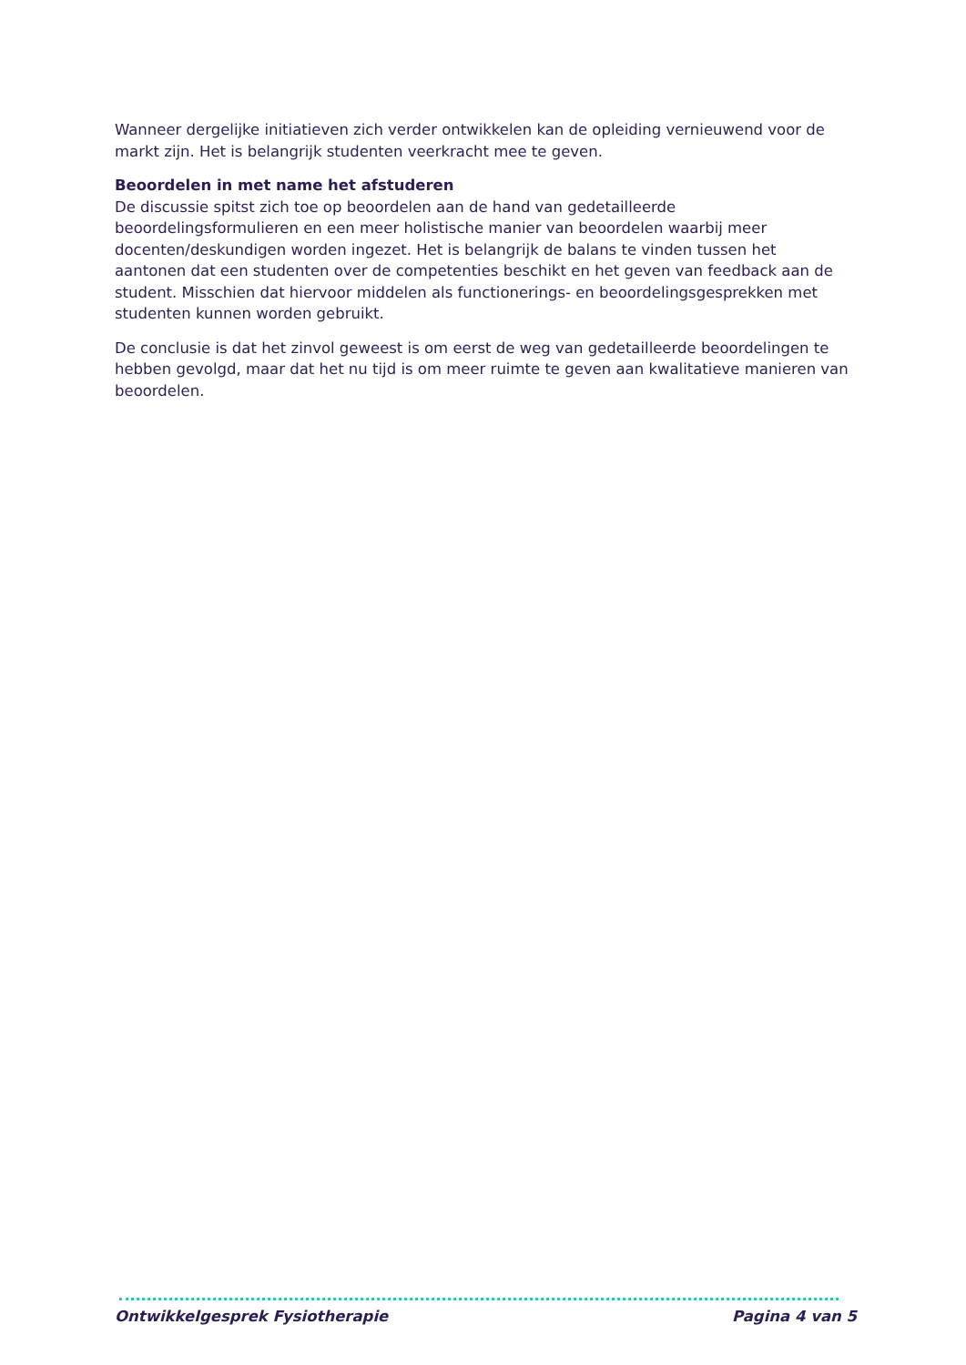Wanneer dergelijke initiatieven zich verder ontwikkelen kan de opleiding vernieuwend voor de markt zijn. Het is belangrijk studenten veerkracht mee te geven.
Beoordelen in met name het afstuderen
De discussie spitst zich toe op beoordelen aan de hand van gedetailleerde beoordelingsformulieren en een meer holistische manier van beoordelen waarbij meer docenten/deskundigen worden ingezet. Het is belangrijk de balans te vinden tussen het aantonen dat een studenten over de competenties beschikt en het geven van feedback aan de student. Misschien dat hiervoor middelen als functionerings- en beoordelingsgesprekken met studenten kunnen worden gebruikt.
De conclusie is dat het zinvol geweest is om eerst de weg van gedetailleerde beoordelingen te hebben gevolgd, maar dat het nu tijd is om meer ruimte te geven aan kwalitatieve manieren van beoordelen.
Ontwikkelgesprek Fysiotherapie Pagina 4 van 5